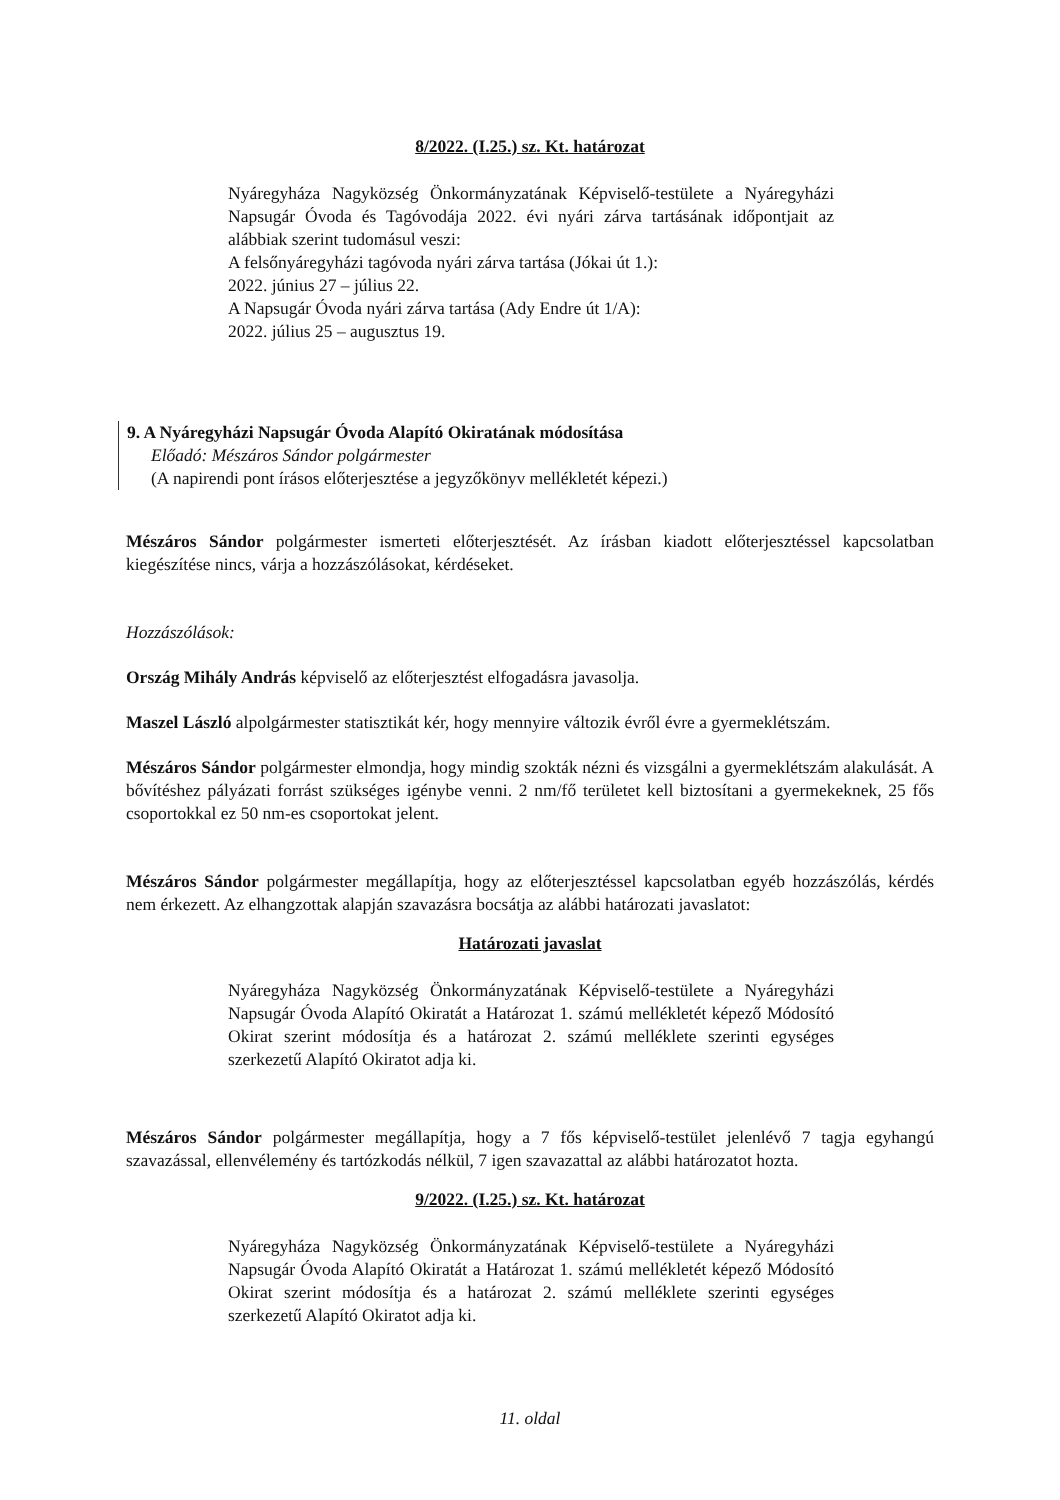8/2022. (I.25.) sz. Kt. határozat
Nyáregyháza Nagyközség Önkormányzatának Képviselő-testülete a Nyáregyházi Napsugár Óvoda és Tagóvodája 2022. évi nyári zárva tartásának időpontjait az alábbiak szerint tudomásul veszi:
A felsőnyáregyházi tagóvoda nyári zárva tartása (Jókai út 1.):
2022. június 27 – július 22.
A Napsugár Óvoda nyári zárva tartása (Ady Endre út 1/A):
2022. július 25 – augusztus 19.
9. A Nyáregyházi Napsugár Óvoda Alapító Okiratának módosítása
Előadó: Mészáros Sándor polgármester
(A napirendi pont írásos előterjesztése a jegyzőkönyv mellékletét képezi.)
Mészáros Sándor polgármester ismerteti előterjesztését. Az írásban kiadott előterjesztéssel kapcsolatban kiegészítése nincs, várja a hozzászólásokat, kérdéseket.
Hozzászólások:
Ország Mihály András képviselő az előterjesztést elfogadásra javasolja.
Maszel László alpolgármester statisztikát kér, hogy mennyire változik évről évre a gyermeklétszám.
Mészáros Sándor polgármester elmondja, hogy mindig szokták nézni és vizsgálni a gyermeklétszám alakulását. A bővítéshez pályázati forrást szükséges igénybe venni. 2 nm/fő területet kell biztosítani a gyermekeknek, 25 fős csoportokkal ez 50 nm-es csoportokat jelent.
Mészáros Sándor polgármester megállapítja, hogy az előterjesztéssel kapcsolatban egyéb hozzászólás, kérdés nem érkezett. Az elhangzottak alapján szavazásra bocsátja az alábbi határozati javaslatot:
Határozati javaslat
Nyáregyháza Nagyközség Önkormányzatának Képviselő-testülete a Nyáregyházi Napsugár Óvoda Alapító Okiratát a Határozat 1. számú mellékletét képező Módosító Okirat szerint módosítja és a határozat 2. számú melléklete szerinti egységes szerkezetű Alapító Okiratot adja ki.
Mészáros Sándor polgármester megállapítja, hogy a 7 fős képviselő-testület jelenlévő 7 tagja egyhangú szavazással, ellenvélemény és tartózkodás nélkül, 7 igen szavazattal az alábbi határozatot hozta.
9/2022. (I.25.) sz. Kt. határozat
Nyáregyháza Nagyközség Önkormányzatának Képviselő-testülete a Nyáregyházi Napsugár Óvoda Alapító Okiratát a Határozat 1. számú mellékletét képező Módosító Okirat szerint módosítja és a határozat 2. számú melléklete szerinti egységes szerkezetű Alapító Okiratot adja ki.
11. oldal